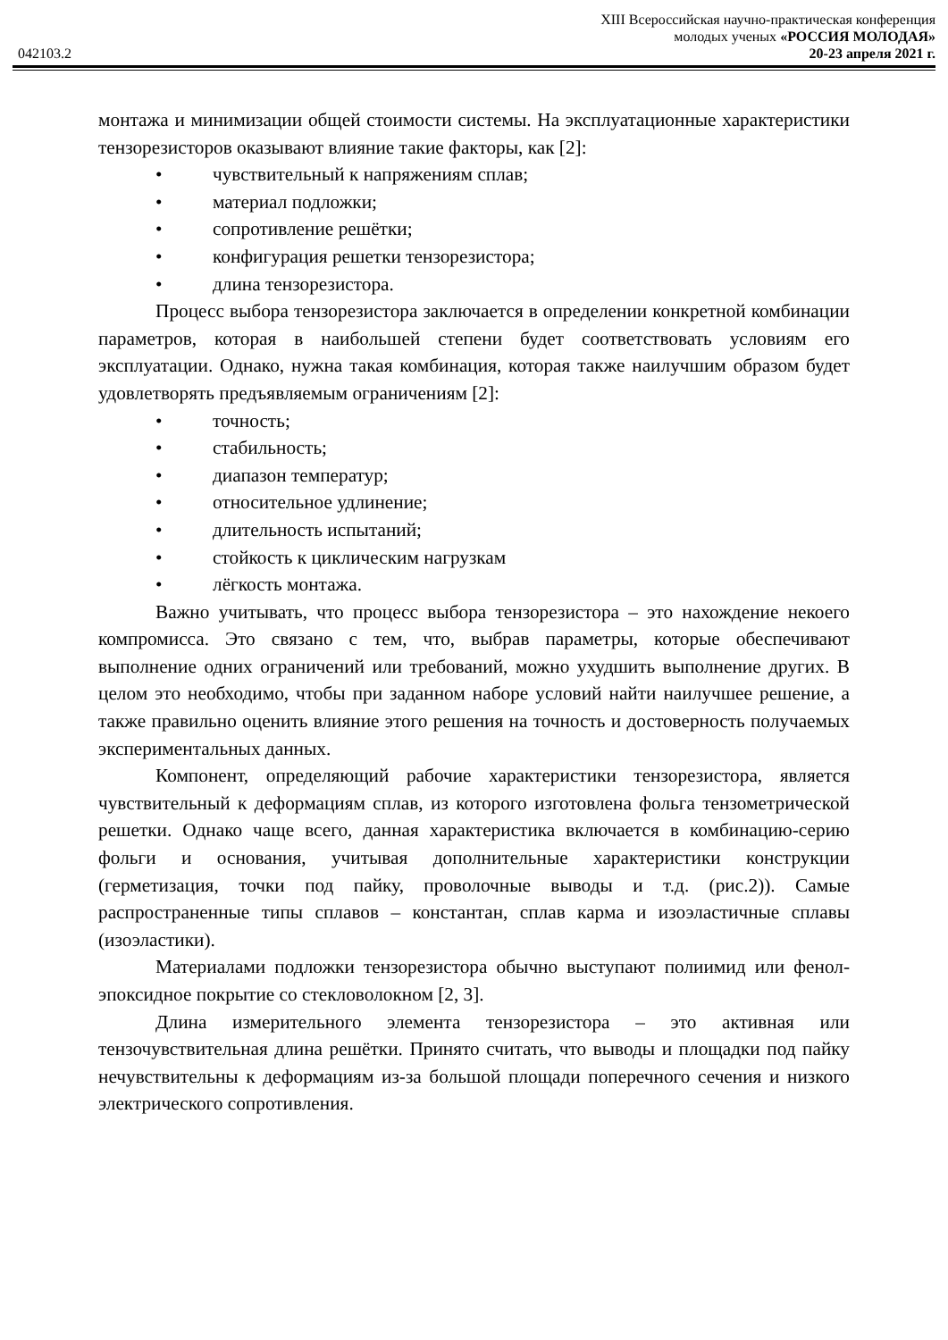042103.2
XIII Всероссийская научно-практическая конференция
молодых ученых «РОССИЯ МОЛОДАЯ»
20-23 апреля 2021 г.
монтажа и минимизации общей стоимости системы. На эксплуатационные характеристики тензорезисторов оказывают влияние такие факторы, как [2]:
• чувствительный к напряжениям сплав;
• материал подложки;
• сопротивление решётки;
• конфигурация решетки тензорезистора;
• длина тензорезистора.
Процесс выбора тензорезистора заключается в определении конкретной комбинации параметров, которая в наибольшей степени будет соответствовать условиям его эксплуатации. Однако, нужна такая комбинация, которая также наилучшим образом будет удовлетворять предъявляемым ограничениям [2]:
• точность;
• стабильность;
• диапазон температур;
• относительное удлинение;
• длительность испытаний;
• стойкость к циклическим нагрузкам
• лёгкость монтажа.
Важно учитывать, что процесс выбора тензорезистора – это нахождение некоего компромисса. Это связано с тем, что, выбрав параметры, которые обеспечивают выполнение одних ограничений или требований, можно ухудшить выполнение других. В целом это необходимо, чтобы при заданном наборе условий найти наилучшее решение, а также правильно оценить влияние этого решения на точность и достоверность получаемых экспериментальных данных.
Компонент, определяющий рабочие характеристики тензорезистора, является чувствительный к деформациям сплав, из которого изготовлена фольга тензометрической решетки. Однако чаще всего, данная характеристика включается в комбинацию-серию фольги и основания, учитывая дополнительные характеристики конструкции (герметизация, точки под пайку, проволочные выводы и т.д. (рис.2)). Самые распространенные типы сплавов – константан, сплав карма и изоэластичные сплавы (изоэластики).
Материалами подложки тензорезистора обычно выступают полиимид или фенол-эпоксидное покрытие со стекловолокном [2, 3].
Длина измерительного элемента тензорезистора – это активная или тензочувствительная длина решётки. Принято считать, что выводы и площадки под пайку нечувствительны к деформациям из-за большой площади поперечного сечения и низкого электрического сопротивления.